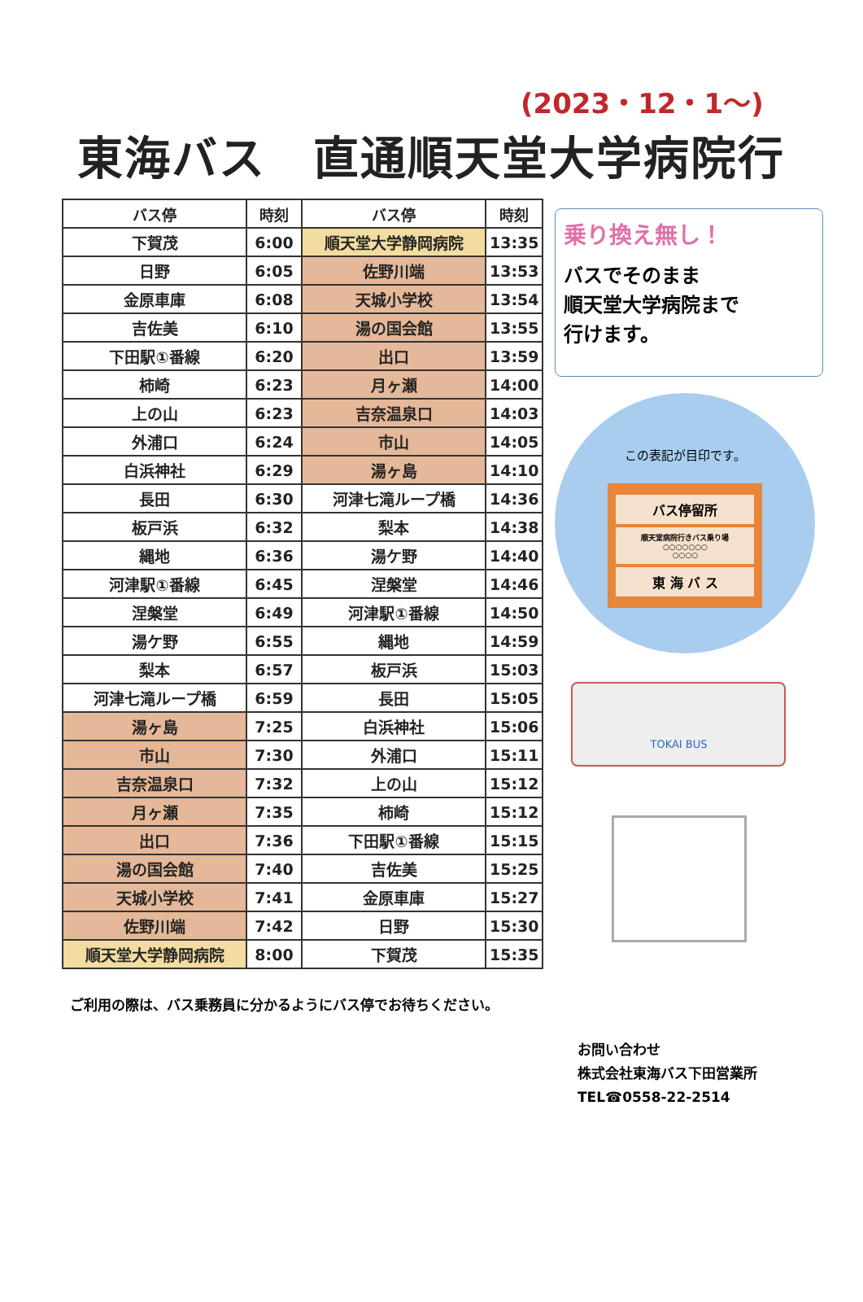(2023・12・1～)
東海バス　直通順天堂大学病院行
| バス停 | 時刻 | バス停 | 時刻 |
| --- | --- | --- | --- |
| 下賀茂 | 6:00 | 順天堂大学静岡病院 | 13:35 |
| 日野 | 6:05 | 佐野川端 | 13:53 |
| 金原車庫 | 6:08 | 天城小学校 | 13:54 |
| 吉佐美 | 6:10 | 湯の国会館 | 13:55 |
| 下田駅①番線 | 6:20 | 出口 | 13:59 |
| 柿崎 | 6:23 | 月ヶ瀬 | 14:00 |
| 上の山 | 6:23 | 吉奈温泉口 | 14:03 |
| 外浦口 | 6:24 | 市山 | 14:05 |
| 白浜神社 | 6:29 | 湯ヶ島 | 14:10 |
| 長田 | 6:30 | 河津七滝ループ橋 | 14:36 |
| 板戸浜 | 6:32 | 梨本 | 14:38 |
| 縄地 | 6:36 | 湯ケ野 | 14:40 |
| 河津駅①番線 | 6:45 | 涅槃堂 | 14:46 |
| 涅槃堂 | 6:49 | 河津駅①番線 | 14:50 |
| 湯ケ野 | 6:55 | 縄地 | 14:59 |
| 梨本 | 6:57 | 板戸浜 | 15:03 |
| 河津七滝ループ橋 | 6:59 | 長田 | 15:05 |
| 湯ヶ島 | 7:25 | 白浜神社 | 15:06 |
| 市山 | 7:30 | 外浦口 | 15:11 |
| 吉奈温泉口 | 7:32 | 上の山 | 15:12 |
| 月ヶ瀬 | 7:35 | 柿崎 | 15:12 |
| 出口 | 7:36 | 下田駅①番線 | 15:15 |
| 湯の国会館 | 7:40 | 吉佐美 | 15:25 |
| 天城小学校 | 7:41 | 金原車庫 | 15:27 |
| 佐野川端 | 7:42 | 日野 | 15:30 |
| 順天堂大学静岡病院 | 8:00 | 下賀茂 | 15:35 |
乗り換え無し！
バスでそのまま
順天堂大学病院まで
行けます。
この表記が目印です。
バス停留所
順天堂病院行きバス乗り場
○○○○○○○
○○○○
東 海 バ ス
TOKAI BUS
ご利用の際は、バス乗務員に分かるようにバス停でお待ちください。
お問い合わせ
株式会社東海バス下田営業所
TEL☎0558-22-2514